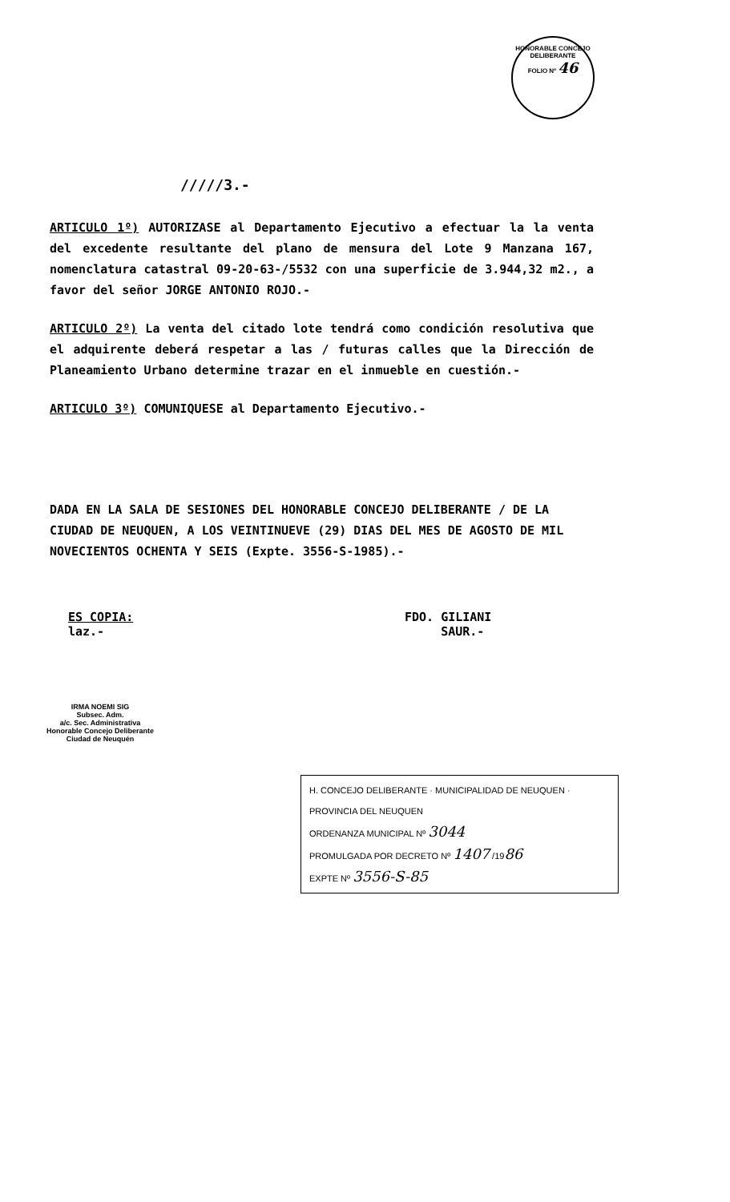HONORABLE CONCEJO DELIBERANTE
FOLIO Nº 46
/////3.-
ARTICULO 1º) AUTORIZASE al Departamento Ejecutivo a efectuar la la venta del excedente resultante del plano de mensura del Lote 9 Manzana 167, nomenclatura catastral 09-20-63-/5532 con una superficie de 3.944,32 m2., a favor del señor JORGE ANTONIO ROJO.-
ARTICULO 2º) La venta del citado lote tendrá como condición resolutiva que el adquirente deberá respetar a las / futuras calles que la Dirección de Planeamiento Urbano determine trazar en el inmueble en cuestión.-
ARTICULO 3º) COMUNIQUESE al Departamento Ejecutivo.-
DADA EN LA SALA DE SESIONES DEL HONORABLE CONCEJO DELIBERANTE / DE LA CIUDAD DE NEUQUEN, A LOS VEINTINUEVE (29) DIAS DEL MES DE AGOSTO DE MIL NOVECIENTOS OCHENTA Y SEIS (Expte. 3556-S-1985).-
ES COPIA:
laz.-
IRMA NOEMI SIG
Subsec. Adm.
a/c. Sec. Administrativa
Honorable Concejo Deliberante
Ciudad de Neuquén
FDO. GILIANI
SAUR.-
H. CONCEJO DELIBERANTE · MUNICIPALIDAD DE NEUQUEN · PROVINCIA DEL NEUQUEN
ORDENANZA MUNICIPAL Nº 3044
PROMULGADA POR DECRETO Nº 1407 /1986
EXPTE Nº 3556-S-85